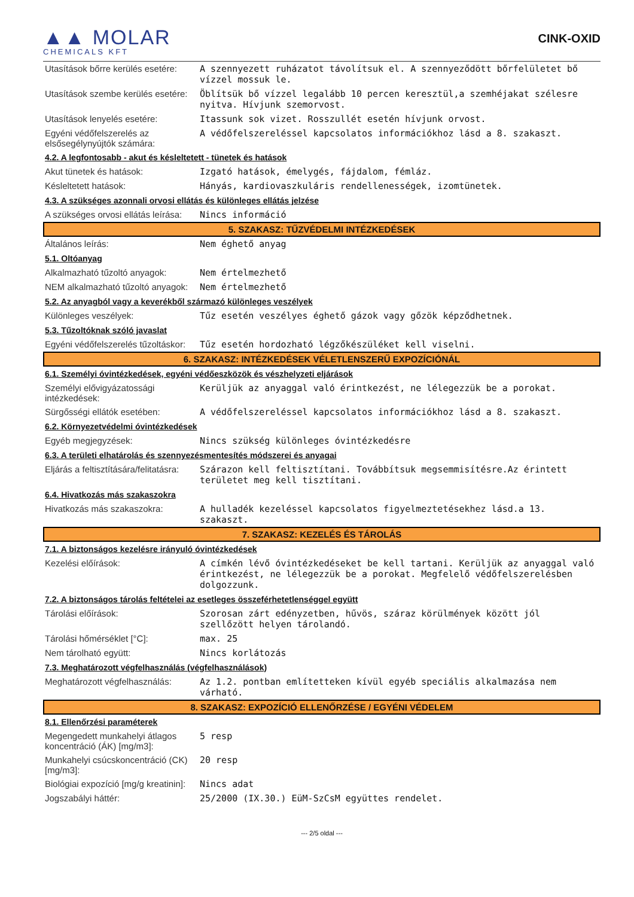▲▲ MOLAR
CHEMICALS KFT
CINK-OXID
| Utasítások bőrre kerülés esetére: | A szennyezett ruházatot távolítsuk el. A szennyeződött bőrfelületet bő vízzel mossuk le. |
| Utasítások szembe kerülés esetére: | Öblítsük bő vízzel legalább 10 percen keresztül,a szemhéjakat szélesre nyitva. Hívjunk szemorvost. |
| Utasítások lenyelés esetére: | Itassunk sok vizet. Rosszullét esetén hívjunk orvost. |
| Egyéni védőfelszerelés az elsősegélynyújtók számára: | A védőfelszereléssel kapcsolatos információkhoz lásd a 8. szakaszt. |
| 4.2. A legfontosabb - akut és késleltetett - tünetek és hatások | |
| Akut tünetek és hatások: | Izgató hatások, émelygés, fájdalom, fémláz. |
| Késleltetett hatások: | Hányás, kardiovaszkuláris rendellenességek, izomtünetek. |
| 4.3. A szükséges azonnali orvosi ellátás és különleges ellátás jelzése | |
| A szükséges orvosi ellátás leírása: | Nincs információ |
| 5. SZAKASZ: TŰZVÉDELMI INTÉZKEDÉSEK | |
| Általános leírás: | Nem éghető anyag |
| 5.1. Oltóanyag | |
| Alkalmazható tűzoltó anyagok: | Nem értelmezhető |
| NEM alkalmazható tűzoltó anyagok: | Nem értelmezhető |
| 5.2. Az anyagból vagy a keverékből származó különleges veszélyek | |
| Különleges veszélyek: | Tűz esetén veszélyes éghető gázok vagy gőzök képződhetnek. |
| 5.3. Tűzoltóknak szóló javaslat | |
| Egyéni védőfelszerelés tűzoltáskor: | Tűz esetén hordozható légzőkészüléket kell viselni. |
| 6. SZAKASZ: INTÉZKEDÉSEK VÉLETLENSZERŰ EXPOZÍCIÓNÁL | |
| 6.1. Személyi óvintézkedések, egyéni védőeszközök és vészhelyzeti eljárások | |
| Személyi elővigyázatossági intézkedések: | Kerüljük az anyaggal való érintkezést, ne lélegezzük be a porokat. |
| Sürgősségi ellátók esetében: | A védőfelszereléssel kapcsolatos információkhoz lásd a 8. szakaszt. |
| 6.2. Környezetvédelmi óvintézkedések | |
| Egyéb megjegyzések: | Nincs szükség különleges óvintézkedésre |
| 6.3. A területi elhatárolás és szennyezésmentesítés módszerei és anyagai | |
| Eljárás a feltisztítására/felitatásra: | Szárazon kell feltisztítani. Továbbítsuk megsemmisítésre.Az érintett területet meg kell tisztítani. |
| 6.4. Hivatkozás más szakaszokra | |
| Hivatkozás más szakaszokra: | A hulladék kezeléssel kapcsolatos figyelmeztetésekhez lásd.a 13. szakaszt. |
| 7. SZAKASZ: KEZELÉS ÉS TÁROLÁS | |
| 7.1. A biztonságos kezelésre irányuló óvintézkedések | |
| Kezelési előírások: | A címkén lévő óvintézkedéseket be kell tartani. Kerüljük az anyaggal való érintkezést, ne lélegezzük be a porokat. Megfelelő védőfelszerelésben dolgozzunk. |
| 7.2. A biztonságos tárolás feltételei az esetleges összeférhetetlenséggel együtt | |
| Tárolási előírások: | Szorosan zárt edényzetben, hűvös, száraz körülmények között jól szellőzött helyen tárolandó. |
| Tárolási hőmérséklet [°C]: | max. 25 |
| Nem tárolható együtt: | Nincs korlátozás |
| 7.3. Meghatározott végfelhasználás (végfelhasználások) | |
| Meghatározott végfelhasználás: | Az 1.2. pontban említetteken kívül egyéb speciális alkalmazása nem várható. |
| 8. SZAKASZ: EXPOZÍCIÓ ELLENŐRZÉSE / EGYÉNI VÉDELEM | |
| 8.1. Ellenőrzési paraméterek | |
| Megengedett munkahelyi átlagos koncentráció (ÁK) [mg/m3]: | 5 resp |
| Munkahelyi csúcskoncentráció (CK) [mg/m3]: | 20 resp |
| Biológiai expozíció [mg/g kreatinin]: | Nincs adat |
| Jogszabályi háttér: | 25/2000 (IX.30.) EüM-SzCsM együttes rendelet. |
--- 2/5 oldal ---